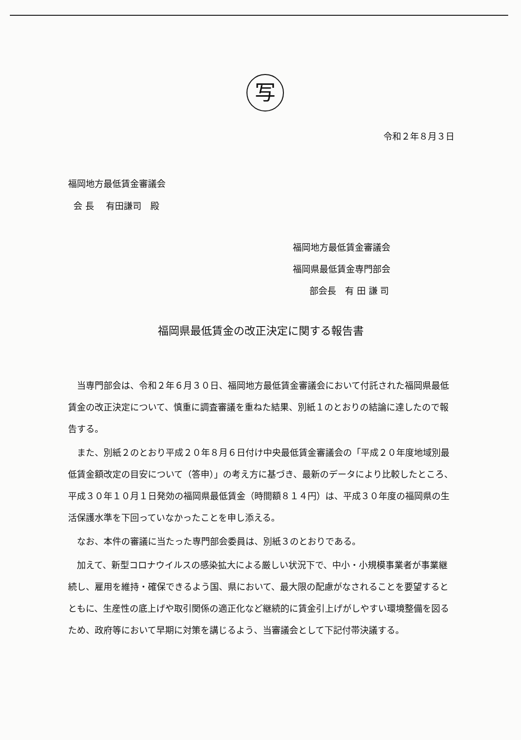写
令和２年８月３日
福岡地方最低賃金審議会
会 長　 有田謙司　殿
福岡地方最低賃金審議会
福岡県最低賃金専門部会
部会長　有 田 謙 司
福岡県最低賃金の改正決定に関する報告書
当専門部会は、令和２年６月３０日、福岡地方最低賃金審議会において付託された福岡県最低賃金の改正決定について、慎重に調査審議を重ねた結果、別紙１のとおりの結論に達したので報告する。
また、別紙２のとおり平成２０年８月６日付け中央最低賃金審議会の「平成２０年度地域別最低賃金額改定の目安について（答申）」の考え方に基づき、最新のデータにより比較したところ、平成３０年１０月１日発効の福岡県最低賃金（時間額８１４円）は、平成３０年度の福岡県の生活保護水準を下回っていなかったことを申し添える。
なお、本件の審議に当たった専門部会委員は、別紙３のとおりである。
加えて、新型コロナウイルスの感染拡大による厳しい状況下で、中小・小規模事業者が事業継続し、雇用を維持・確保できるよう国、県において、最大限の配慮がなされることを要望するとともに、生産性の底上げや取引関係の適正化など継続的に賃金引上げがしやすい環境整備を図るため、政府等において早期に対策を講じるよう、当審議会として下記付帯決議する。